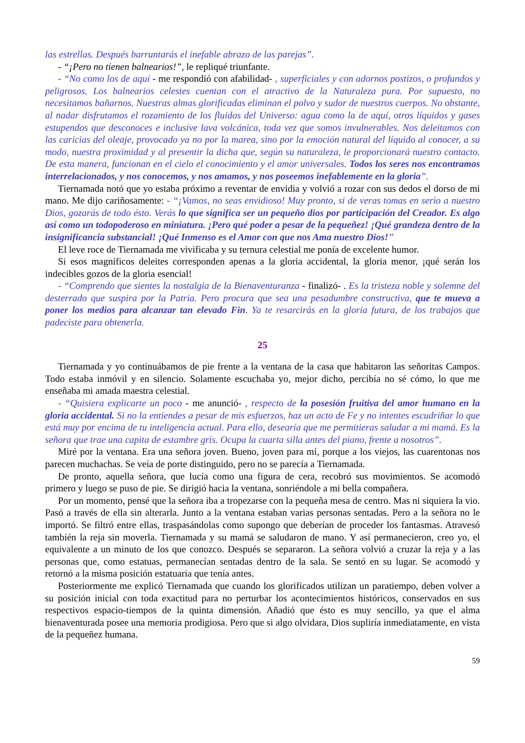las estrellas. Después barruntarás el inefable abrazo de las parejas”.
- “¡Pero no tienen balnearios!”, le repliqué triunfante.
- “No como los de aquí - me respondió con afabilidad- , superficiales y con adornos postizos, o profundos y peligrosos. Los balnearios celestes cuentan con el atractivo de la Naturaleza pura. Por supuesto, no necesitamos bañarnos. Nuestras almas glorificadas eliminan el polvo y sudor de nuestros cuerpos. No obstante, al nadar disfrutamos el rozamiento de los fluidos del Universo: agua como la de aquí, otros líquidos y gases estupendos que desconoces e inclusive lava volcánica, toda vez que somos invulnerables. Nos deleitamos con las caricias del oleaje, provocado ya no por la marea, sino por la emoción natural del líquido al conocer, a su modo, nuestra proximidad y al presentir la dicha que, según su naturaleza, le proporcionará nuestro contacto. De esta manera, funcionan en el cielo el conocimiento y el amor universales. Todos los seres nos encontramos interrelacionados, y nos conocemos, y nos amamos, y nos poseemos inefablemente en la gloria”.
Tiernamada notó que yo estaba próximo a reventar de envidia y volvió a rozar con sus dedos el dorso de mi mano. Me dijo cariñosamente: - “¡Vamos, no seas envidioso! Muy pronto, si de veras tomas en serio a nuestro Dios, gozarás de todo ésto. Verás lo que significa ser un pequeño dios por participación del Creador. Es algo así como un todopoderoso en miniatura. ¡Pero qué poder a pesar de la pequeñez! ¡Qué grandeza dentro de la insignificancia substancial! ¡Qué Inmenso es el Amor con que nos Ama nuestro Dios!”
El leve roce de Tiernamada me vivificaba y su ternura celestial me ponía de excelente humor.
Si esos magníficos deleites corresponden apenas a la gloria accidental, la gloria menor, ¡qué serán los indecibles gozos de la gloria esencial!
- “Comprendo que sientes la nostalgia de la Bienaventuranza - finalizó- . Es la tristeza noble y solemne del desterrado que suspira por la Patria. Pero procura que sea una pesadumbre constructiva, que te mueva a poner los medios para alcanzar tan elevado Fin. Ya te resarcirás en la gloria futura, de los trabajos que padeciste para obtenerla.
25
Tiernamada y yo continuábamos de pie frente a la ventana de la casa que habitaron las señoritas Campos. Todo estaba inmóvil y en silencio. Solamente escuchaba yo, mejor dicho, percibía no sé cómo, lo que me enseñaba mi amada maestra celestial.
- “Quisiera explicarte un poco - me anunció- , respecto de la posesión fruitiva del amor humano en la gloria accidental. Si no la entiendes a pesar de mis esfuerzos, haz un acto de Fe y no intentes escudriñar lo que está muy por encima de tu inteligencia actual. Para ello, desearía que me permitieras saludar a mi mamá. Es la señora que trae una capita de estambre gris. Ocupa la cuarta silla antes del piano, frente a nosotros”.
Miré por la ventana. Era una señora joven. Bueno, joven para mí, porque a los viejos, las cuarentonas nos parecen muchachas. Se veía de porte distinguido, pero no se parecía a Tiernamada.
De pronto, aquella señora, que lucía como una figura de cera, recobró sus movimientos. Se acomodó primero y luego se puso de pie. Se dirigió hacia la ventana, sonriéndole a mi bella compañera.
Por un momento, pensé que la señora iba a tropezarse con la pequeña mesa de centro. Mas ni siquiera la vio. Pasó a través de ella sin alterarla. Junto a la ventana estaban varias personas sentadas. Pero a la señora no le importó. Se filtró entre ellas, traspasándolas como supongo que deberían de proceder los fantasmas. Atravesó también la reja sin moverla. Tiernamada y su mamá se saludaron de mano. Y así permanecieron, creo yo, el equivalente a un minuto de los que conozco. Después se separaron. La señora volvió a cruzar la reja y a las personas que, como estatuas, permanecían sentadas dentro de la sala. Se sentó en su lugar. Se acomodó y retornó a la misma posición estatuaria que tenía antes.
Posteriormente me explicó Tiernamada que cuando los glorificados utilizan un paratiempo, deben volver a su posición inicial con toda exactitud para no perturbar los acontecimientos históricos, conservados en sus respectivos espacio-tiempos de la quinta dimensión. Añadió que ésto es muy sencillo, ya que el alma bienaventurada posee una memoria prodigiosa. Pero que si algo olvidara, Dios supliría inmediatamente, en vista de la pequeñez humana.
59